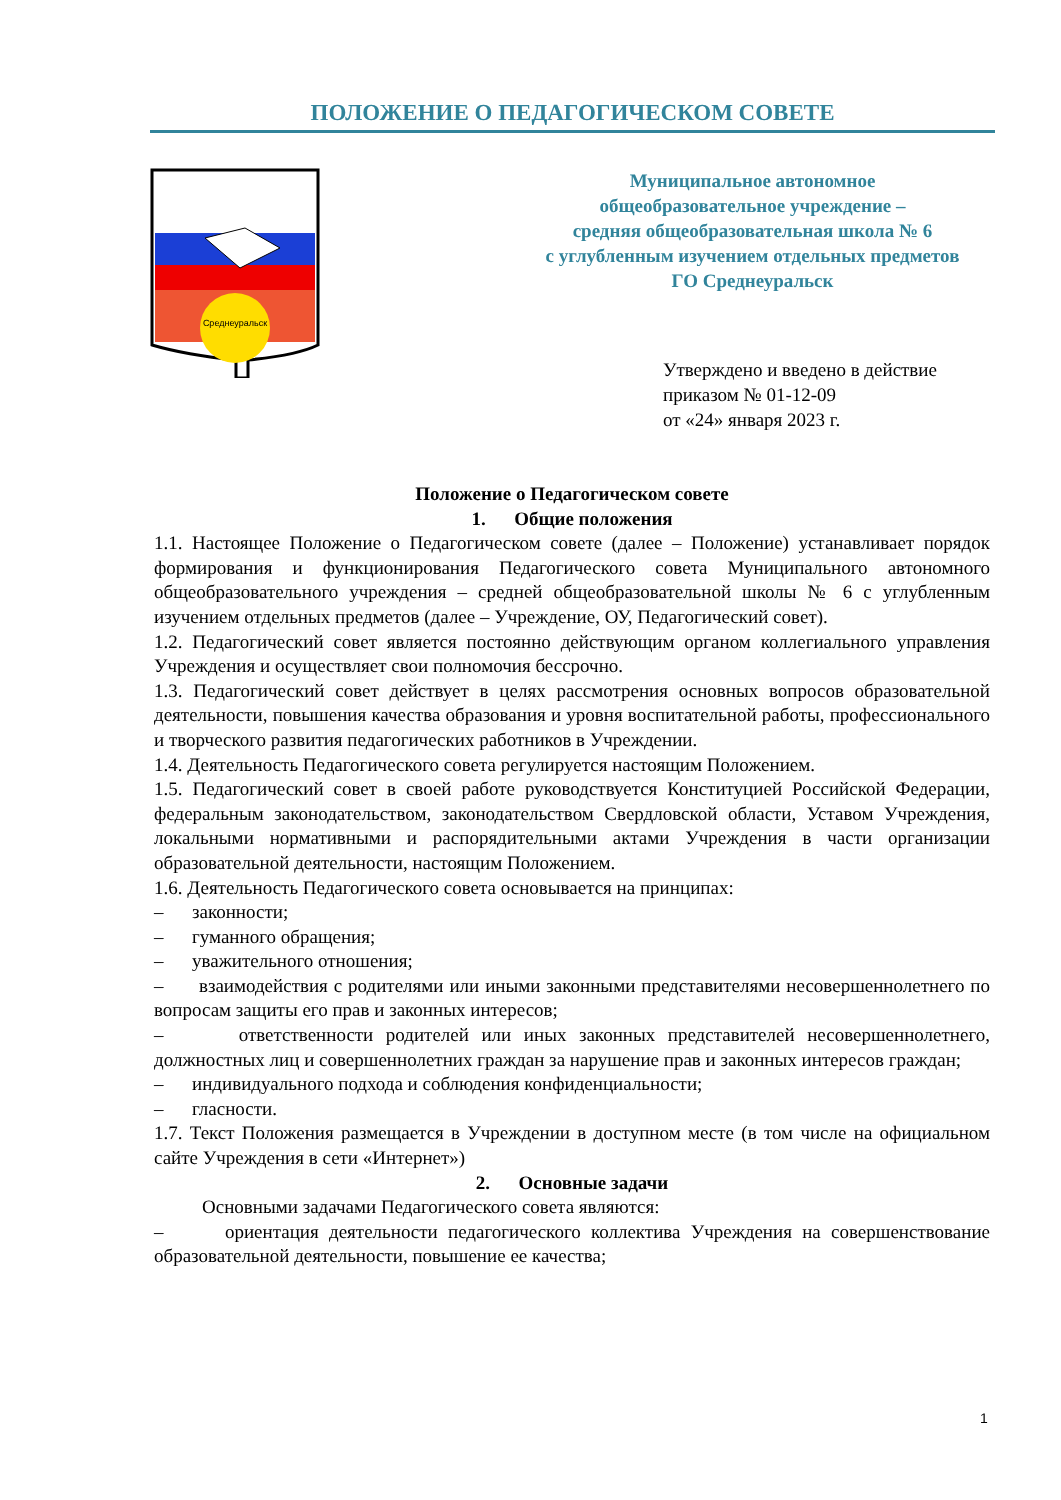ПОЛОЖЕНИЕ О ПЕДАГОГИЧЕСКОМ СОВЕТЕ
Среднеуральск
Муниципальное автономное
общеобразовательное учреждение –
средняя общеобразовательная школа № 6
с углубленным изучением отдельных предметов
ГО Среднеуральск
Утверждено и введено в действие
приказом № 01-12-09
от «24» января 2023 г.
Положение о Педагогическом совете
1. Общие положения
1.1. Настоящее Положение о Педагогическом совете (далее – Положение) устанавливает порядок формирования и функционирования Педагогического совета Муниципального автономного общеобразовательного учреждения – средней общеобразовательной школы № 6 с углубленным изучением отдельных предметов (далее – Учреждение, ОУ, Педагогический совет).
1.2. Педагогический совет является постоянно действующим органом коллегиального управления Учреждения и осуществляет свои полномочия бессрочно.
1.3. Педагогический совет действует в целях рассмотрения основных вопросов образовательной деятельности, повышения качества образования и уровня воспитательной работы, профессионального и творческого развития педагогических работников в Учреждении.
1.4. Деятельность Педагогического совета регулируется настоящим Положением.
1.5. Педагогический совет в своей работе руководствуется Конституцией Российской Федерации, федеральным законодательством, законодательством Свердловской области, Уставом Учреждения, локальными нормативными и распорядительными актами Учреждения в части организации образовательной деятельности, настоящим Положением.
1.6. Деятельность Педагогического совета основывается на принципах:
– законности;
– гуманного обращения;
– уважительного отношения;
– взаимодействия с родителями или иными законными представителями несовершеннолетнего по вопросам защиты его прав и законных интересов;
– ответственности родителей или иных законных представителей несовершеннолетнего, должностных лиц и совершеннолетних граждан за нарушение прав и законных интересов граждан;
– индивидуального подхода и соблюдения конфиденциальности;
– гласности.
1.7. Текст Положения размещается в Учреждении в доступном месте (в том числе на официальном сайте Учреждения в сети «Интернет»)
2. Основные задачи
Основными задачами Педагогического совета являются:
– ориентация деятельности педагогического коллектива Учреждения на совершенствование образовательной деятельности, повышение ее качества;
1